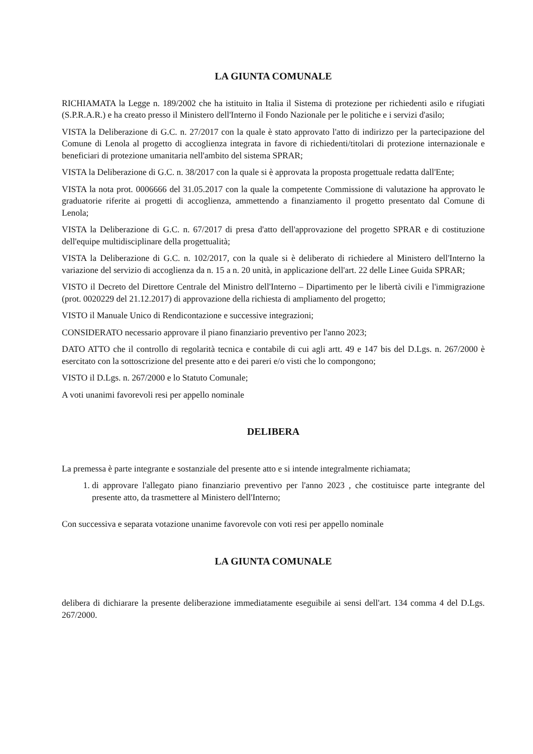LA GIUNTA COMUNALE
RICHIAMATA la Legge n. 189/2002 che ha istituito in Italia il Sistema di protezione per richiedenti asilo e rifugiati (S.P.R.A.R.) e ha creato presso il Ministero dell'Interno il Fondo Nazionale per le politiche e i servizi d'asilo;
VISTA la Deliberazione di G.C. n. 27/2017 con la quale è stato approvato l'atto di indirizzo per la partecipazione del Comune di Lenola al progetto di accoglienza integrata in favore di richiedenti/titolari di protezione internazionale e beneficiari di protezione umanitaria nell'ambito del sistema SPRAR;
VISTA la Deliberazione di G.C. n. 38/2017 con la quale si è approvata la proposta progettuale redatta dall'Ente;
VISTA la nota prot. 0006666 del 31.05.2017 con la quale la competente Commissione di valutazione ha approvato le graduatorie riferite ai progetti di accoglienza, ammettendo a finanziamento il progetto presentato dal Comune di Lenola;
VISTA la Deliberazione di G.C. n. 67/2017 di presa d'atto dell'approvazione del progetto SPRAR e di costituzione dell'equipe multidisciplinare della progettualità;
VISTA la Deliberazione di G.C. n. 102/2017, con la quale si è deliberato di richiedere al Ministero dell'Interno la variazione del servizio di accoglienza da n. 15 a n. 20 unità, in applicazione dell'art. 22 delle Linee Guida SPRAR;
VISTO il Decreto del Direttore Centrale del Ministro dell'Interno – Dipartimento per le libertà civili e l'immigrazione (prot. 0020229 del 21.12.2017) di approvazione della richiesta di ampliamento del progetto;
VISTO il Manuale Unico di Rendicontazione e successive integrazioni;
CONSIDERATO necessario approvare il piano finanziario preventivo per l'anno 2023;
DATO ATTO che il controllo di regolarità tecnica e contabile di cui agli artt. 49 e 147 bis del D.Lgs. n. 267/2000 è esercitato con la sottoscrizione del presente atto e dei pareri e/o visti che lo compongono;
VISTO il D.Lgs. n. 267/2000 e lo Statuto Comunale;
A voti unanimi favorevoli resi per appello nominale
DELIBERA
La premessa è parte integrante e sostanziale del presente atto e si intende integralmente richiamata;
1. di approvare l'allegato piano finanziario preventivo per l'anno 2023 , che costituisce parte integrante del presente atto, da trasmettere al Ministero dell'Interno;
Con successiva e separata votazione unanime favorevole con voti resi per appello nominale
LA GIUNTA COMUNALE
delibera di dichiarare la presente deliberazione immediatamente eseguibile ai sensi dell'art. 134 comma 4 del D.Lgs. 267/2000.